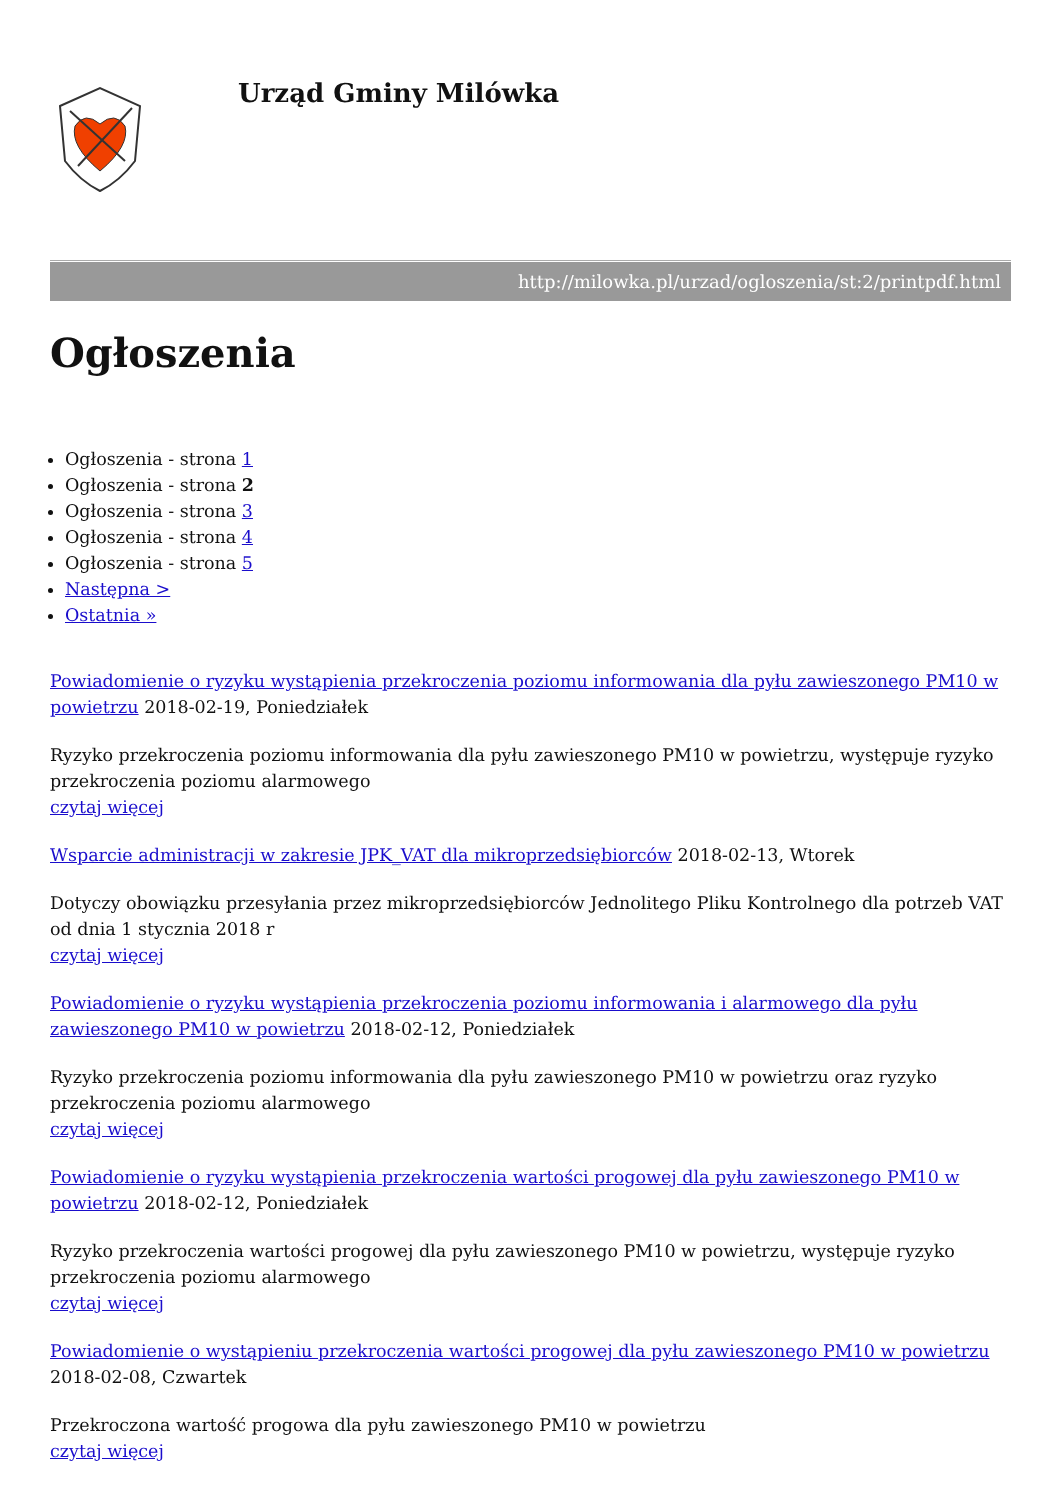Urząd Gminy Milówka
http://milowka.pl/urzad/ogloszenia/st:2/printpdf.html
Ogłoszenia
Ogłoszenia - strona 1
Ogłoszenia - strona 2
Ogłoszenia - strona 3
Ogłoszenia - strona 4
Ogłoszenia - strona 5
Następna >
Ostatnia »
Powiadomienie o ryzyku wystąpienia przekroczenia poziomu informowania dla pyłu zawieszonego PM10 w powietrzu 2018-02-19, Poniedziałek
Ryzyko przekroczenia poziomu informowania dla pyłu zawieszonego PM10 w powietrzu, występuje ryzyko przekroczenia poziomu alarmowego
czytaj więcej
Wsparcie administracji w zakresie JPK_VAT dla mikroprzedsiębiorców 2018-02-13, Wtorek
Dotyczy obowiązku przesyłania przez mikroprzedsiębiorców Jednolitego Pliku Kontrolnego dla potrzeb VAT od dnia 1 stycznia 2018 r
czytaj więcej
Powiadomienie o ryzyku wystąpienia przekroczenia poziomu informowania i alarmowego dla pyłu zawieszonego PM10 w powietrzu 2018-02-12, Poniedziałek
Ryzyko przekroczenia poziomu informowania dla pyłu zawieszonego PM10 w powietrzu oraz ryzyko przekroczenia poziomu alarmowego
czytaj więcej
Powiadomienie o ryzyku wystąpienia przekroczenia wartości progowej dla pyłu zawieszonego PM10 w powietrzu 2018-02-12, Poniedziałek
Ryzyko przekroczenia wartości progowej dla pyłu zawieszonego PM10 w powietrzu, występuje ryzyko przekroczenia poziomu alarmowego
czytaj więcej
Powiadomienie o wystąpieniu przekroczenia wartości progowej dla pyłu zawieszonego PM10 w powietrzu 2018-02-08, Czwartek
Przekroczona wartość progowa dla pyłu zawieszonego PM10 w powietrzu
czytaj więcej